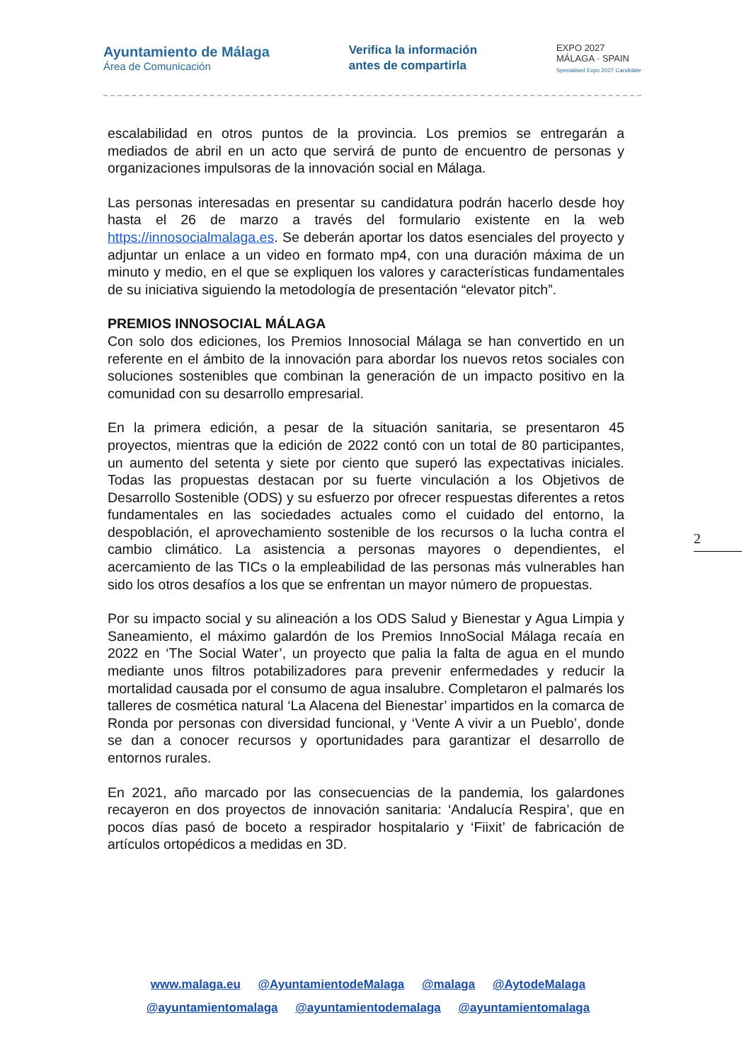Ayuntamiento de Málaga
Área de Comunicación
Verifica la información
antes de compartirla
EXPO 2027
MÁLAGA · SPAIN
Specialised Expo 2027 Candidate
escalabilidad en otros puntos de la provincia. Los premios se entregarán a mediados de abril en un acto que servirá de punto de encuentro de personas y organizaciones impulsoras de la innovación social en Málaga.
Las personas interesadas en presentar su candidatura podrán hacerlo desde hoy hasta el 26 de marzo a través del formulario existente en la web https://innosocialmalaga.es. Se deberán aportar los datos esenciales del proyecto y adjuntar un enlace a un video en formato mp4, con una duración máxima de un minuto y medio, en el que se expliquen los valores y características fundamentales de su iniciativa siguiendo la metodología de presentación “elevator pitch”.
PREMIOS INNOSOCIAL MÁLAGA
Con solo dos ediciones, los Premios Innosocial Málaga se han convertido en un referente en el ámbito de la innovación para abordar los nuevos retos sociales con soluciones sostenibles que combinan la generación de un impacto positivo en la comunidad con su desarrollo empresarial.
En la primera edición, a pesar de la situación sanitaria, se presentaron 45 proyectos, mientras que la edición de 2022 contó con un total de 80 participantes, un aumento del setenta y siete por ciento que superó las expectativas iniciales. Todas las propuestas destacan por su fuerte vinculación a los Objetivos de Desarrollo Sostenible (ODS) y su esfuerzo por ofrecer respuestas diferentes a retos fundamentales en las sociedades actuales como el cuidado del entorno, la despoblación, el aprovechamiento sostenible de los recursos o la lucha contra el cambio climático. La asistencia a personas mayores o dependientes, el acercamiento de las TICs o la empleabilidad de las personas más vulnerables han sido los otros desafíos a los que se enfrentan un mayor número de propuestas.
Por su impacto social y su alineación a los ODS Salud y Bienestar y Agua Limpia y Saneamiento, el máximo galardón de los Premios InnoSocial Málaga recaía en 2022 en ‘The Social Water’, un proyecto que palia la falta de agua en el mundo mediante unos filtros potabilizadores para prevenir enfermedades y reducir la mortalidad causada por el consumo de agua insalubre. Completaron el palmarés los talleres de cosmética natural ‘La Alacena del Bienestar’ impartidos en la comarca de Ronda por personas con diversidad funcional, y ‘Vente A vivir a un Pueblo’, donde se dan a conocer recursos y oportunidades para garantizar el desarrollo de entornos rurales.
En 2021, año marcado por las consecuencias de la pandemia, los galardones recayeron en dos proyectos de innovación sanitaria: ‘Andalucía Respira’, que en pocos días pasó de boceto a respirador hospitalario y ‘Fiixit’ de fabricación de artículos ortopédicos a medidas en 3D.
2
www.malaga.eu @AyuntamientodeMalaga @malaga @AytodeMalaga
@ayuntamientomalaga @ayuntamientodemalaga @ayuntamientomalaga